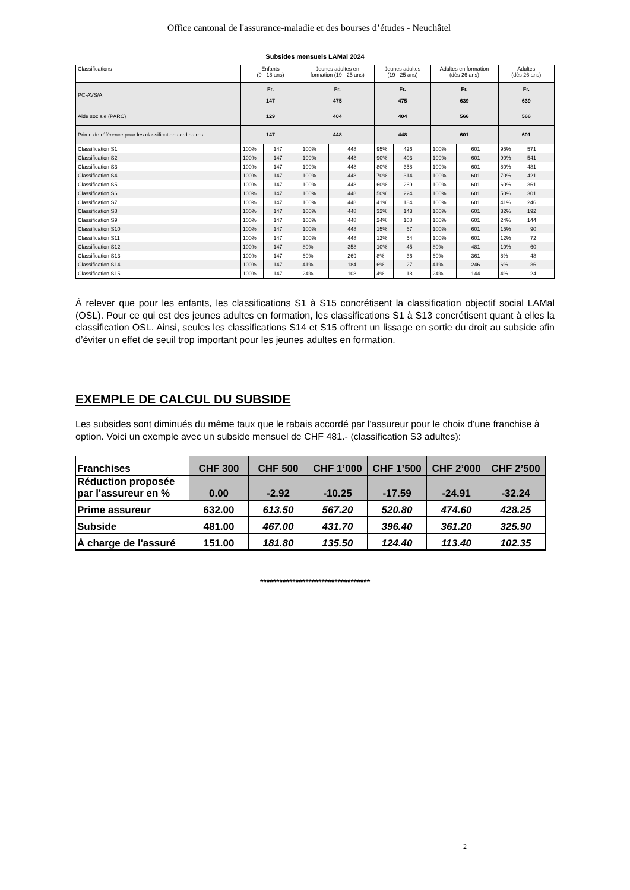Office cantonal de l'assurance-maladie et des bourses d’études - Neuchâtel
Subsides mensuels LAMal 2024
| Classifications | Enfants (0 - 18 ans) | | Jeunes adultes en formation (19 - 25 ans) | | Jeunes adultes (19 - 25 ans) | | Adultes en formation (dès 26 ans) | | Adultes (dès 26 ans) | |
| PC-AVS/AI | Fr. 147 | | Fr. 475 | | Fr. 475 | | Fr. 639 | | Fr. 639 | |
| Aide sociale (PARC) | 129 | | 404 | | 404 | | 566 | | 566 | |
| Prime de référence pour les classifications ordinaires | 147 | | 448 | | 448 | | 601 | | 601 | |
| Classification S1 | 100% | 147 | 100% | 448 | 95% | 426 | 100% | 601 | 95% | 571 |
| Classification S2 | 100% | 147 | 100% | 448 | 90% | 403 | 100% | 601 | 90% | 541 |
| Classification S3 | 100% | 147 | 100% | 448 | 80% | 358 | 100% | 601 | 80% | 481 |
| Classification S4 | 100% | 147 | 100% | 448 | 70% | 314 | 100% | 601 | 70% | 421 |
| Classification S5 | 100% | 147 | 100% | 448 | 60% | 269 | 100% | 601 | 60% | 361 |
| Classification S6 | 100% | 147 | 100% | 448 | 50% | 224 | 100% | 601 | 50% | 301 |
| Classification S7 | 100% | 147 | 100% | 448 | 41% | 184 | 100% | 601 | 41% | 246 |
| Classification S8 | 100% | 147 | 100% | 448 | 32% | 143 | 100% | 601 | 32% | 192 |
| Classification S9 | 100% | 147 | 100% | 448 | 24% | 108 | 100% | 601 | 24% | 144 |
| Classification S10 | 100% | 147 | 100% | 448 | 15% | 67 | 100% | 601 | 15% | 90 |
| Classification S11 | 100% | 147 | 100% | 448 | 12% | 54 | 100% | 601 | 12% | 72 |
| Classification S12 | 100% | 147 | 80% | 358 | 10% | 45 | 80% | 481 | 10% | 60 |
| Classification S13 | 100% | 147 | 60% | 269 | 8% | 36 | 60% | 361 | 8% | 48 |
| Classification S14 | 100% | 147 | 41% | 184 | 6% | 27 | 41% | 246 | 6% | 36 |
| Classification S15 | 100% | 147 | 24% | 108 | 4% | 18 | 24% | 144 | 4% | 24 |
À relever que pour les enfants, les classifications S1 à S15 concrétisent la classification objectif social LAMal (OSL). Pour ce qui est des jeunes adultes en formation, les classifications S1 à S13 concrétisent quant à elles la classification OSL. Ainsi, seules les classifications S14 et S15 offrent un lissage en sortie du droit au subside afin d’éviter un effet de seuil trop important pour les jeunes adultes en formation.
EXEMPLE DE CALCUL DU SUBSIDE
Les subsides sont diminués du même taux que le rabais accordé par l'assureur pour le choix d'une franchise à option. Voici un exemple avec un subside mensuel de CHF 481.- (classification S3 adultes):
| Franchises | CHF 300 | CHF 500 | CHF 1’000 | CHF 1’500 | CHF 2’000 | CHF 2’500 |
| Réduction proposée par l'assureur en % | 0.00 | -2.92 | -10.25 | -17.59 | -24.91 | -32.24 |
| Prime assureur | 632.00 | 613.50 | 567.20 | 520.80 | 474.60 | 428.25 |
| Subside | 481.00 | 467.00 | 431.70 | 396.40 | 361.20 | 325.90 |
| À charge de l'assuré | 151.00 | 181.80 | 135.50 | 124.40 | 113.40 | 102.35 |
**********************************
2